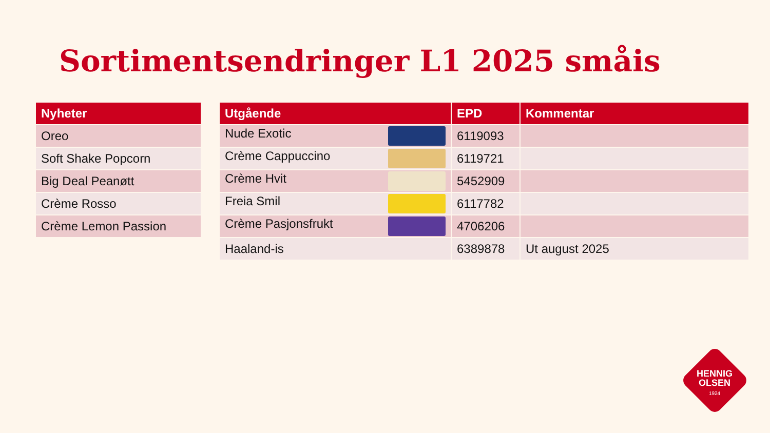Sortimentsendringer L1 2025 småis
| Nyheter |
| --- |
| Oreo |
| Soft Shake Popcorn |
| Big Deal Peanøtt |
| Crème Rosso |
| Crème Lemon Passion |
| Utgående | EPD | Kommentar |
| --- | --- | --- |
| Nude Exotic | 6119093 | |
| Crème Cappuccino | 6119721 | |
| Crème Hvit | 5452909 | |
| Freia Smil | 6117782 | |
| Crème Pasjonsfrukt | 4706206 | |
| Haaland-is | 6389878 | Ut august 2025 |
HENNIG
OLSEN
1924